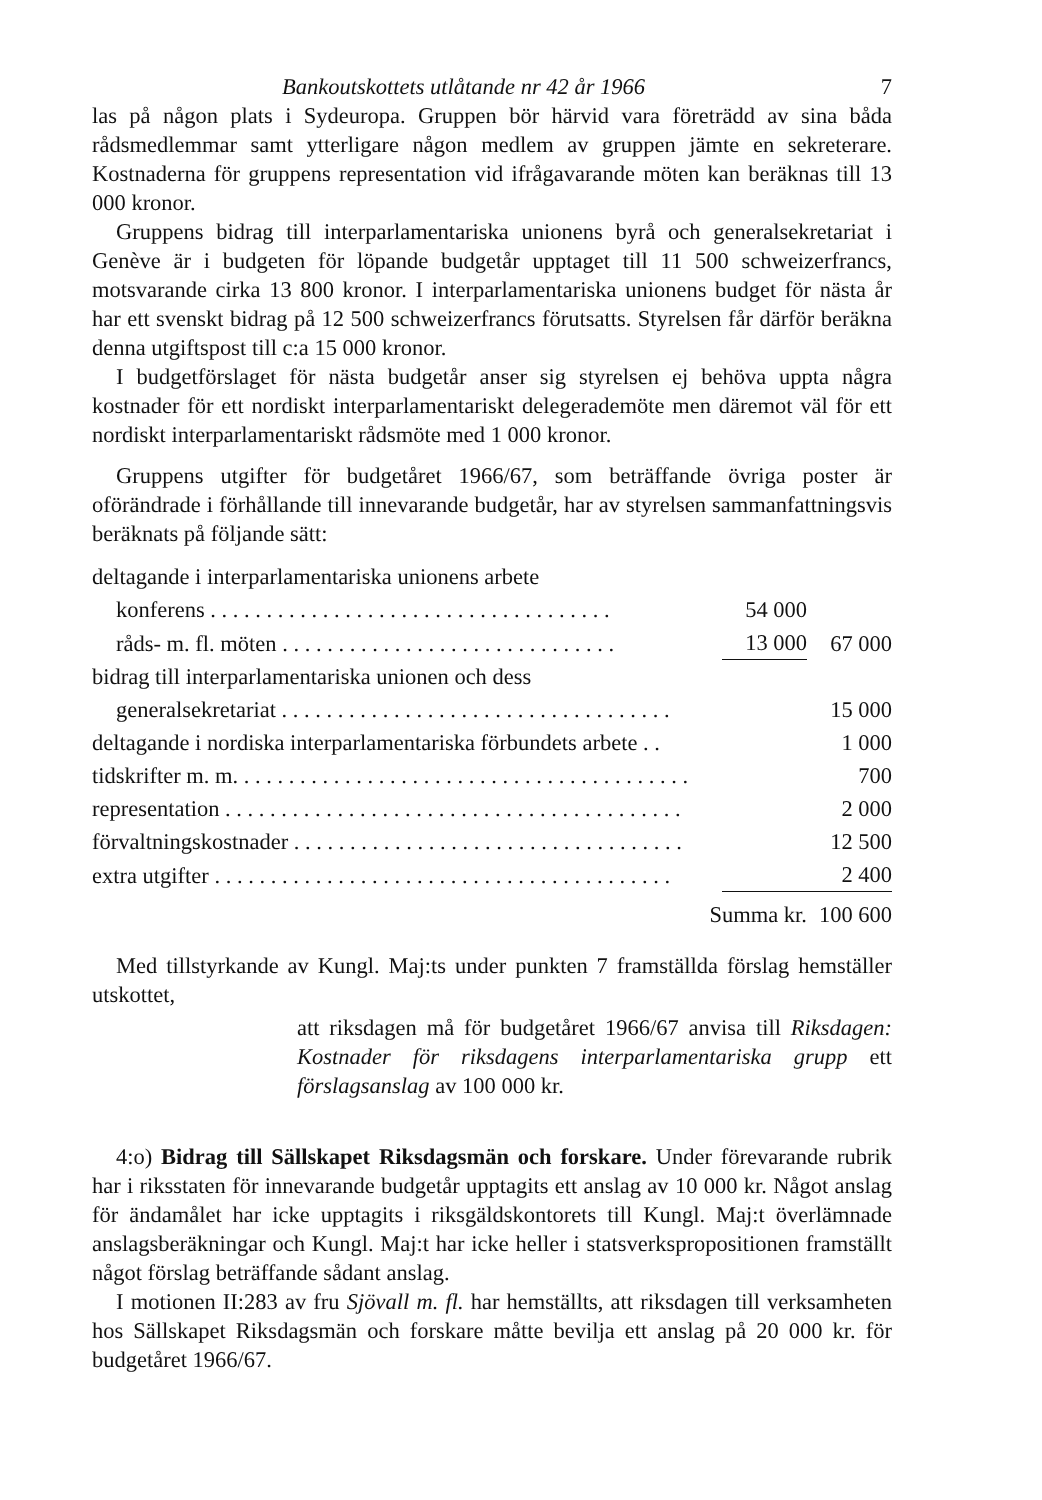Bankoutskottets utlåtande nr 42 år 1966 7
las på någon plats i Sydeuropa. Gruppen bör härvid vara företrädd av sina båda rådsmedlemmar samt ytterligare någon medlem av gruppen jämte en sekreterare. Kostnaderna för gruppens representation vid ifrågavarande möten kan beräknas till 13 000 kronor.
Gruppens bidrag till interparlamentariska unionens byrå och general­sekretariat i Genève är i budgeten för löpande budgetår upptaget till 11 500 schweizerfrancs, motsvarande cirka 13 800 kronor. I interparlamentariska unionens budget för nästa år har ett svenskt bidrag på 12 500 schweizer­francs förutsatts. Styrelsen får därför beräkna denna utgiftspost till c:a 15 000 kronor.
I budgetförslaget för nästa budgetår anser sig styrelsen ej behöva upp­ta några kostnader för ett nordiskt interparlamentariskt delegerademöte men däremot väl för ett nordiskt interparlamentariskt rådsmöte med 1 000 kronor.
Gruppens utgifter för budgetåret 1966/67, som beträffande övriga poster är oförändrade i förhållande till innevarande budgetår, har av styrelsen sammanfattningsvis beräknats på följande sätt:
| deltagande i interparlamentariska unionens arbete | | |
| konferens . . . . . . . . . . . . . . . . . . . . . . . . . . . . . . . . . . . . | 54 000 | |
| råds- m. fl. möten . . . . . . . . . . . . . . . . . . . . . . . . . . . . . . | 13 000 | 67 000 |
| bidrag till interparlamentariska unionen och dess | | |
| generalsekretariat . . . . . . . . . . . . . . . . . . . . . . . . . . . . . . . . . . . | | 15 000 |
| deltagande i nordiska interparlamentariska förbundets arbete . . | | 1 000 |
| tidskrifter m. m. . . . . . . . . . . . . . . . . . . . . . . . . . . . . . . . . . . . . . . . . | | 700 |
| representation . . . . . . . . . . . . . . . . . . . . . . . . . . . . . . . . . . . . . . . . . | | 2 000 |
| förvaltningskostnader . . . . . . . . . . . . . . . . . . . . . . . . . . . . . . . . . . . | | 12 500 |
| extra utgifter . . . . . . . . . . . . . . . . . . . . . . . . . . . . . . . . . . . . . . . . . | | 2 400 |
| Summa kr. | | 100 600 |
Med tillstyrkande av Kungl. Maj:ts under punkten 7 framställda förslag hemställer utskottet,
att riksdagen må för budgetåret 1966/67 anvisa till Riks­dagen: Kostnader för riksdagens interparlamentariska grupp ett förslagsanslag av 100 000 kr.
4:o) Bidrag till Sällskapet Riksdagsmän och forskare. Under förevarande rubrik har i riksstaten för innevarande budgetår upptagits ett anslag av 10 000 kr. Något anslag för ändamålet har icke upptagits i riksgäldskonto­rets till Kungl. Maj:t överlämnade anslagsberäkningar och Kungl. Maj:t har icke heller i statsverkspropositionen framställt något förslag beträffande sådant anslag.
I motionen II:283 av fru Sjövall m. fl. har hemställts, att riksdagen till verksamheten hos Sällskapet Riksdagsmän och forskare måtte bevilja ett anslag på 20 000 kr. för budgetåret 1966/67.